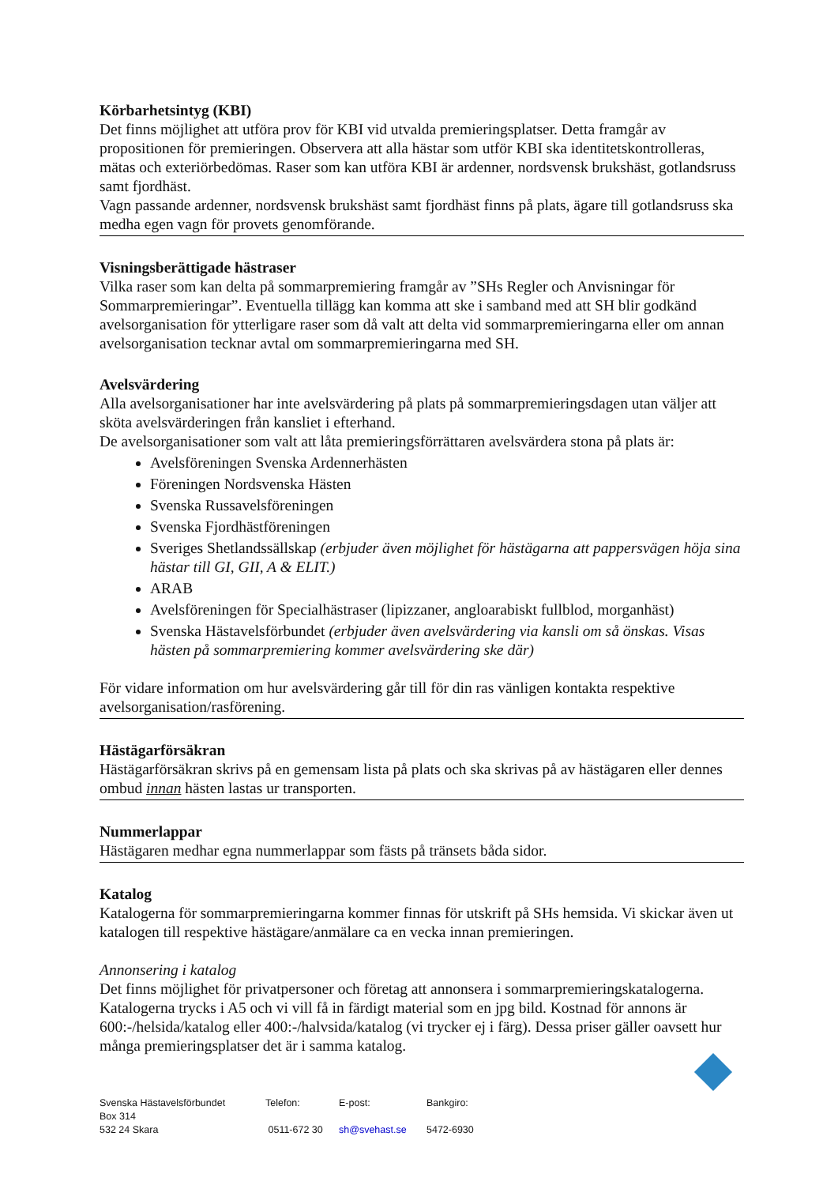Körbarhetsintyg (KBI)
Det finns möjlighet att utföra prov för KBI vid utvalda premieringsplatser. Detta framgår av propositionen för premieringen. Observera att alla hästar som utför KBI ska identitetskontrolleras, mätas och exteriörbedömas. Raser som kan utföra KBI är ardenner, nordsvensk brukshäst, gotlandsruss samt fjordhäst.
Vagn passande ardenner, nordsvensk brukshäst samt fjordhäst finns på plats, ägare till gotlandsruss ska medha egen vagn för provets genomförande.
Visningsberättigade hästraser
Vilka raser som kan delta på sommarpremiering framgår av ”SHs Regler och Anvisningar för Sommarpremieringar”. Eventuella tillägg kan komma att ske i samband med att SH blir godkänd avelsorganisation för ytterligare raser som då valt att delta vid sommarpremieringarna eller om annan avelsorganisation tecknar avtal om sommarpremieringarna med SH.
Avelsvärdering
Alla avelsorganisationer har inte avelsvärdering på plats på sommarpremieringsdagen utan väljer att sköta avelsvärderingen från kansliet i efterhand.
De avelsorganisationer som valt att låta premieringsförrättaren avelsvärdera stona på plats är:
Avelsföreningen Svenska Ardennerhästen
Föreningen Nordsvenska Hästen
Svenska Russavelsföreningen
Svenska Fjordhästföreningen
Sveriges Shetlandssällskap (erbjuder även möjlighet för hästägarna att pappersvägen höja sina hästar till GI, GII, A & ELIT.)
ARAB
Avelsföreningen för Specialhästraser (lipizzaner, angloarabiskt fullblod, morganhäst)
Svenska Hästavelsförbundet (erbjuder även avelsvärdering via kansli om så önskas. Visas hästen på sommarpremiering kommer avelsvärdering ske där)
För vidare information om hur avelsvärdering går till för din ras vänligen kontakta respektive avelsorganisation/rasförening.
Hästägarförsäkran
Hästägarförsäkran skrivs på en gemensam lista på plats och ska skrivas på av hästägaren eller dennes ombud innan hästen lastas ur transporten.
Nummerlappar
Hästägaren medhar egna nummerlappar som fästs på tränsets båda sidor.
Katalog
Katalogerna för sommarpremieringarna kommer finnas för utskrift på SHs hemsida. Vi skickar även ut katalogen till respektive hästägare/anmälare ca en vecka innan premieringen.
Annonsering i katalog
Det finns möjlighet för privatpersoner och företag att annonsera i sommarpremieringskatalogerna. Katalogerna trycks i A5 och vi vill få in färdigt material som en jpg bild. Kostnad för annons är 600:-/helsida/katalog eller 400:-/halvsida/katalog (vi trycker ej i färg). Dessa priser gäller oavsett hur många premieringsplatser det är i samma katalog.
Svenska Hästavelsförbundet
Box 314
532 24 Skara
Telefon:
0511-672 30
E-post:
sh@svehast.se
Bankgiro:
5472-6930